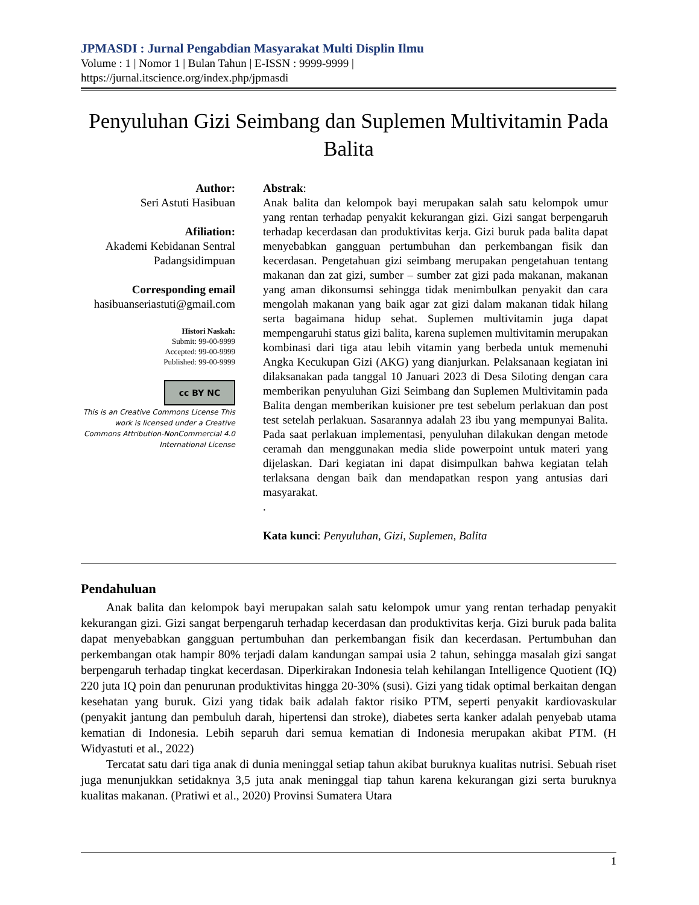JPMASDI : Jurnal Pengabdian Masyarakat Multi Displin Ilmu
Volume : 1 | Nomor 1 | Bulan Tahun | E-ISSN : 9999-9999 |
https://jurnal.itscience.org/index.php/jpmasdi
Penyuluhan Gizi Seimbang dan Suplemen Multivitamin Pada Balita
Author:
Seri Astuti Hasibuan
Afiliation:
Akademi Kebidanan Sentral Padangsidimpuan
Corresponding email
hasibuanseriastuti@gmail.com
Histori Naskah:
Submit: 99-00-9999
Accepted: 99-00-9999
Published: 99-00-9999
cc BY NC
This is an Creative Commons License This work is licensed under a Creative Commons Attribution-NonCommercial 4.0 International License
Abstrak:
Anak balita dan kelompok bayi merupakan salah satu kelompok umur yang rentan terhadap penyakit kekurangan gizi. Gizi sangat berpengaruh terhadap kecerdasan dan produktivitas kerja. Gizi buruk pada balita dapat menyebabkan gangguan pertumbuhan dan perkembangan fisik dan kecerdasan. Pengetahuan gizi seimbang merupakan pengetahuan tentang makanan dan zat gizi, sumber – sumber zat gizi pada makanan, makanan yang aman dikonsumsi sehingga tidak menimbulkan penyakit dan cara mengolah makanan yang baik agar zat gizi dalam makanan tidak hilang serta bagaimana hidup sehat. Suplemen multivitamin juga dapat mempengaruhi status gizi balita, karena suplemen multivitamin merupakan kombinasi dari tiga atau lebih vitamin yang berbeda untuk memenuhi Angka Kecukupan Gizi (AKG) yang dianjurkan. Pelaksanaan kegiatan ini dilaksanakan pada tanggal 10 Januari 2023 di Desa Siloting dengan cara memberikan penyuluhan Gizi Seimbang dan Suplemen Multivitamin pada Balita dengan memberikan kuisioner pre test sebelum perlakuan dan post test setelah perlakuan. Sasarannya adalah 23 ibu yang mempunyai Balita. Pada saat perlakuan implementasi, penyuluhan dilakukan dengan metode ceramah dan menggunakan media slide powerpoint untuk materi yang dijelaskan. Dari kegiatan ini dapat disimpulkan bahwa kegiatan telah terlaksana dengan baik dan mendapatkan respon yang antusias dari masyarakat.
.
Kata kunci: Penyuluhan, Gizi, Suplemen, Balita
Pendahuluan
Anak balita dan kelompok bayi merupakan salah satu kelompok umur yang rentan terhadap penyakit kekurangan gizi. Gizi sangat berpengaruh terhadap kecerdasan dan produktivitas kerja. Gizi buruk pada balita dapat menyebabkan gangguan pertumbuhan dan perkembangan fisik dan kecerdasan. Pertumbuhan dan perkembangan otak hampir 80% terjadi dalam kandungan sampai usia 2 tahun, sehingga masalah gizi sangat berpengaruh terhadap tingkat kecerdasan. Diperkirakan Indonesia telah kehilangan Intelligence Quotient (IQ) 220 juta IQ poin dan penurunan produktivitas hingga 20-30% (susi). Gizi yang tidak optimal berkaitan dengan kesehatan yang buruk. Gizi yang tidak baik adalah faktor risiko PTM, seperti penyakit kardiovaskular (penyakit jantung dan pembuluh darah, hipertensi dan stroke), diabetes serta kanker adalah penyebab utama kematian di Indonesia. Lebih separuh dari semua kematian di Indonesia merupakan akibat PTM. (H Widyastuti et al., 2022)
Tercatat satu dari tiga anak di dunia meninggal setiap tahun akibat buruknya kualitas nutrisi. Sebuah riset juga menunjukkan setidaknya 3,5 juta anak meninggal tiap tahun karena kekurangan gizi serta buruknya kualitas makanan. (Pratiwi et al., 2020) Provinsi Sumatera Utara
1